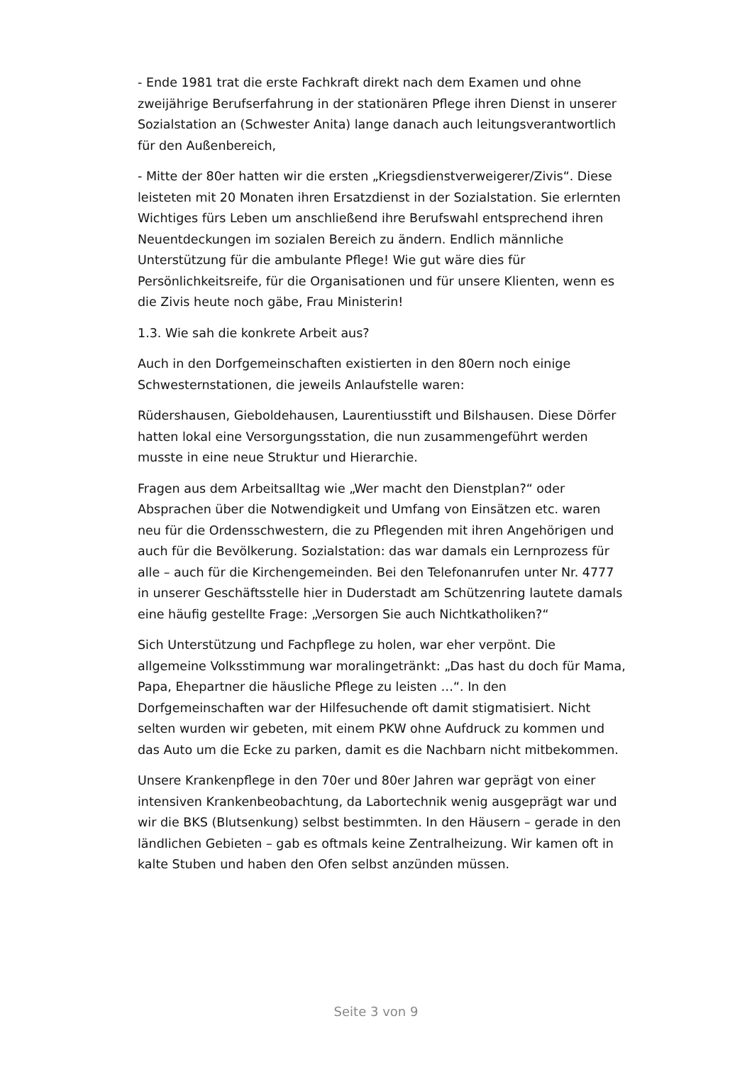- Ende 1981 trat die erste Fachkraft direkt nach dem Examen und ohne zweijährige Berufserfahrung in der stationären Pflege ihren Dienst in unserer Sozialstation an (Schwester Anita) lange danach auch leitungsverantwortlich für den Außenbereich,
- Mitte der 80er hatten wir die ersten „Kriegsdienstverweigerer/Zivis“. Diese leisteten mit 20 Monaten ihren Ersatzdienst in der Sozialstation. Sie erlernten Wichtiges fürs Leben um anschließend ihre Berufswahl entsprechend ihren Neuentdeckungen im sozialen Bereich zu ändern. Endlich männliche Unterstützung für die ambulante Pflege! Wie gut wäre dies für Persönlichkeitsreife, für die Organisationen und für unsere Klienten, wenn es die Zivis heute noch gäbe, Frau Ministerin!
1.3. Wie sah die konkrete Arbeit aus?
Auch in den Dorfgemeinschaften existierten in den 80ern noch einige Schwesternstationen, die jeweils Anlaufstelle waren:
Rüdershausen, Gieboldehausen, Laurentiusstift und Bilshausen. Diese Dörfer hatten lokal eine Versorgungsstation, die nun zusammengeführt werden musste in eine neue Struktur und Hierarchie.
Fragen aus dem Arbeitsalltag wie „Wer macht den Dienstplan?“ oder Absprachen über die Notwendigkeit und Umfang von Einsätzen etc. waren neu für die Ordensschwestern, die zu Pflegenden mit ihren Angehörigen und auch für die Bevölkerung. Sozialstation: das war damals ein Lernprozess für alle – auch für die Kirchengemeinden. Bei den Telefonanrufen unter Nr. 4777 in unserer Geschäftsstelle hier in Duderstadt am Schützenring lautete damals eine häufig gestellte Frage: „Versorgen Sie auch Nichtkatholiken?“
Sich Unterstützung und Fachpflege zu holen, war eher verpönt. Die allgemeine Volksstimmung war moralingetränkt: „Das hast du doch für Mama, Papa, Ehepartner die häusliche Pflege zu leisten …“. In den Dorfgemeinschaften war der Hilfesuchende oft damit stigmatisiert. Nicht selten wurden wir gebeten, mit einem PKW ohne Aufdruck zu kommen und das Auto um die Ecke zu parken, damit es die Nachbarn nicht mitbekommen.
Unsere Krankenpflege in den 70er und 80er Jahren war geprägt von einer intensiven Krankenbeobachtung, da Labortechnik wenig ausgeprägt war und wir die BKS (Blutsenkung) selbst bestimmten. In den Häusern – gerade in den ländlichen Gebieten – gab es oftmals keine Zentralheizung. Wir kamen oft in kalte Stuben und haben den Ofen selbst anzünden müssen.
Seite 3 von 9